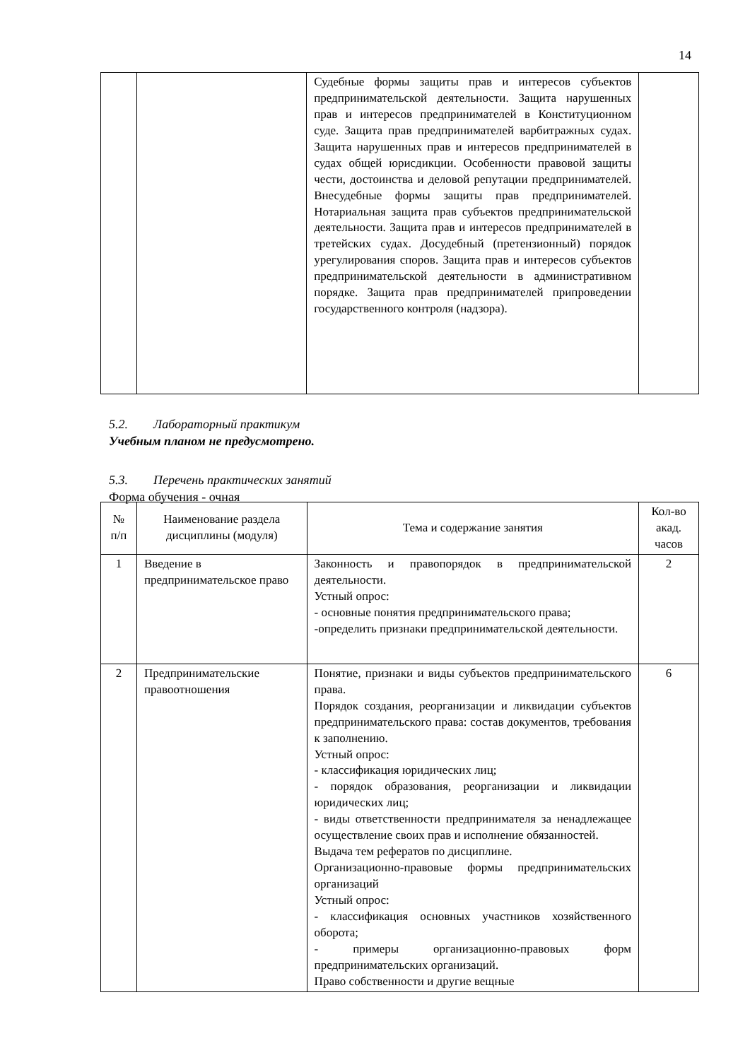14
| | | Судебные формы защиты прав и интересов субъектов предпринимательской деятельности. Защита нарушенных прав и интересов предпринимателей в Конституционном суде. Защита прав предпринимателей варбитражных судах. Защита нарушенных прав и интересов предпринимателей в судах общей юрисдикции. Особенности правовой защиты чести, достоинства и деловой репутации предпринимателей. Внесудебные формы защиты прав предпринимателей. Нотариальная защита прав субъектов предпринимательской деятельности. Защита прав и интересов предпринимателей в третейских судах. Досудебный (претензионный) порядок урегулирования споров. Защита прав и интересов субъектов предпринимательской деятельности в административном порядке. Защита прав предпринимателей припроведении государственного контроля (надзора). | |
5.2. Лабораторный практикум
Учебным планом не предусмотрено.
5.3. Перечень практических занятий
Форма обучения - очная
| № п/п | Наименование раздела дисциплины (модуля) | Тема и содержание занятия | Кол-во акад. часов |
| --- | --- | --- | --- |
| 1 | Введение в предпринимательское право | Законность и правопорядок в предпринимательской деятельности. Устный опрос: - основные понятия предпринимательского права; -определить признаки предпринимательской деятельности. | 2 |
| 2 | Предпринимательские правоотношения | Понятие, признаки и виды субъектов предпринимательского права. Порядок создания, реорганизации и ликвидации субъектов предпринимательского права: состав документов, требования к заполнению. Устный опрос: - классификация юридических лиц; - порядок образования, реорганизации и ликвидации юридических лиц; - виды ответственности предпринимателя за ненадлежащее осуществление своих прав и исполнение обязанностей. Выдача тем рефератов по дисциплине. Организационно-правовые формы предпринимательских организаций Устный опрос: - классификация основных участников хозяйственного оборота; - примеры организационно-правовых форм предпринимательских организаций. Право собственности и другие вещные | 6 |